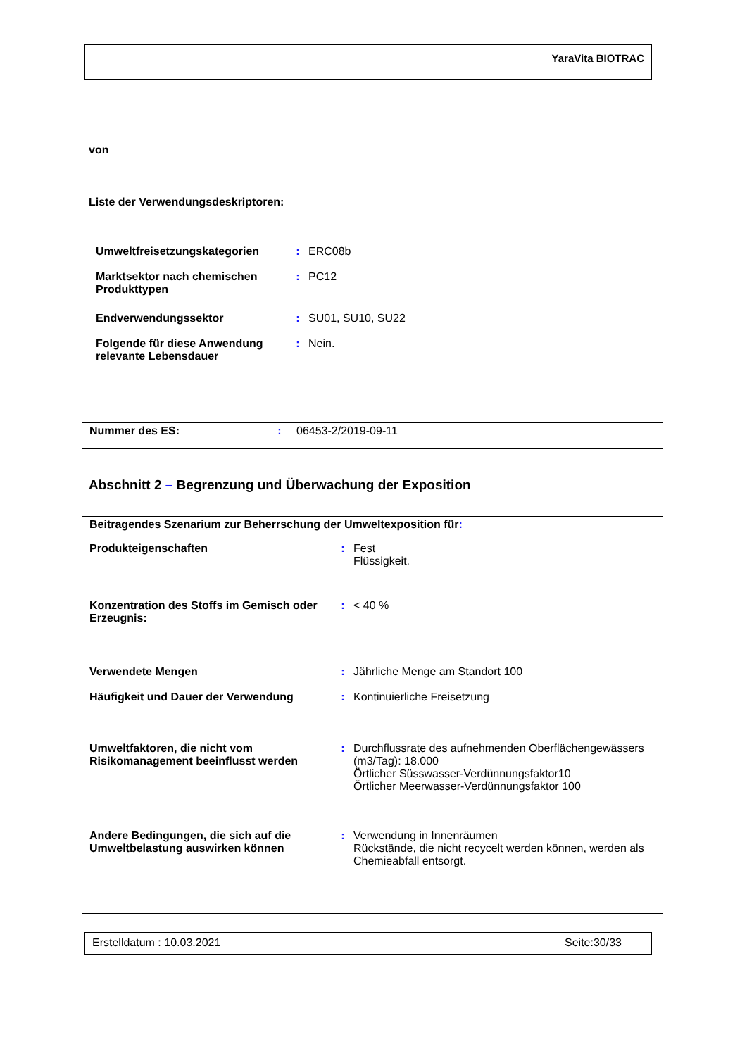YaraVita BIOTRAC
von
Liste der Verwendungsdeskriptoren:
| Umweltfreisetzungskategorien | : | ERC08b |
| Marktsektor nach chemischen Produkttypen | : | PC12 |
| Endverwendungssektor | : | SU01, SU10, SU22 |
| Folgende für diese Anwendung relevante Lebensdauer | : | Nein. |
| Nummer des ES: | : | 06453-2/2019-09-11 |
Abschnitt 2 – Begrenzung und Überwachung der Exposition
Beitragendes Szenarium zur Beherrschung der Umweltexposition für:
| Produkteigenschaften | : | Fest Flüssigkeit. |
| Konzentration des Stoffs im Gemisch oder Erzeugnis: | : | < 40 % |
| Verwendete Mengen | : | Jährliche Menge am Standort 100 |
| Häufigkeit und Dauer der Verwendung | : | Kontinuierliche Freisetzung |
| Umweltfaktoren, die nicht vom Risikomanagement beeinflusst werden | : | Durchflussrate des aufnehmenden Oberflächengewässers (m3/Tag): 18.000 Örtlicher Süsswasser-Verdünnungsfaktor10 Örtlicher Meerwasser-Verdünnungsfaktor 100 |
| Andere Bedingungen, die sich auf die Umweltbelastung auswirken können | : | Verwendung in Innenräumen Rückstände, die nicht recycelt werden können, werden als Chemieabfall entsorgt. |
Erstelldatum : 10.03.2021 Seite:30/33